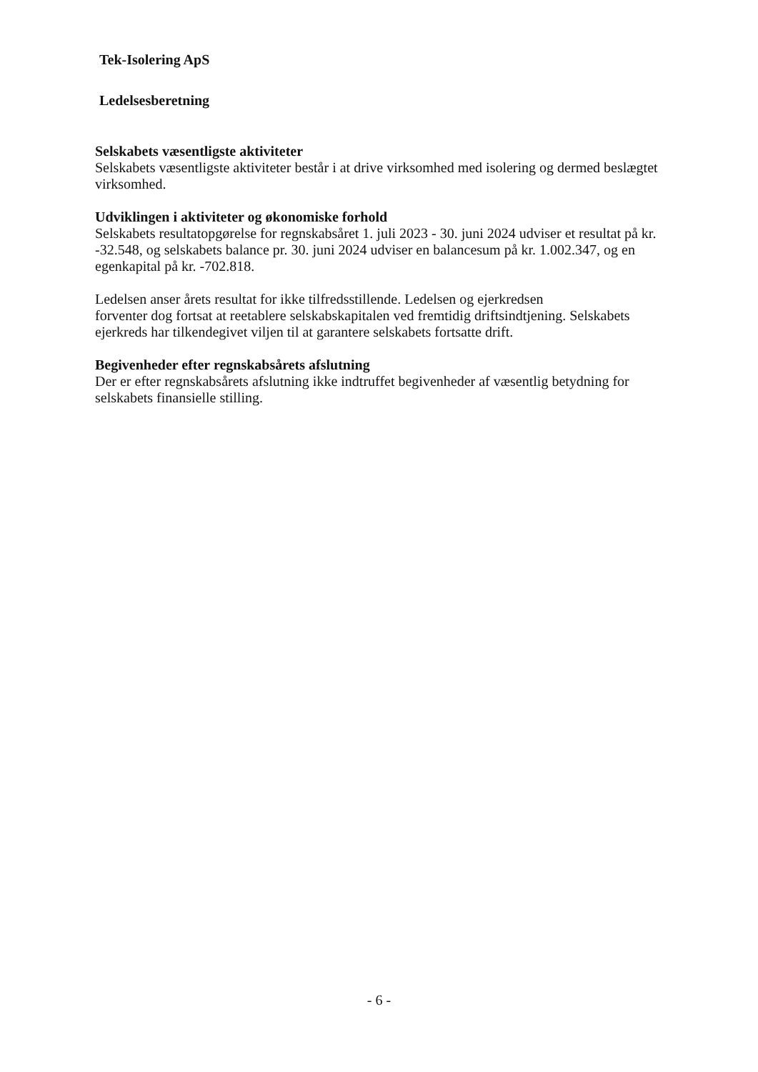Tek-Isolering ApS
Ledelsesberetning
Selskabets væsentligste aktiviteter
Selskabets væsentligste aktiviteter består i at drive virksomhed med isolering og dermed beslægtet virksomhed.
Udviklingen i aktiviteter og økonomiske forhold
Selskabets resultatopgørelse for regnskabsåret 1. juli 2023 - 30. juni 2024 udviser et resultat på kr. -32.548, og selskabets balance pr. 30. juni 2024 udviser en balancesum på kr. 1.002.347, og en egenkapital på kr. -702.818.
Ledelsen anser årets resultat for ikke tilfredsstillende. Ledelsen og ejerkredsen
forventer dog fortsat at reetablere selskabskapitalen ved fremtidig driftsindtjening. Selskabets ejerkreds har tilkendegivet viljen til at garantere selskabets fortsatte drift.
Begivenheder efter regnskabsårets afslutning
Der er efter regnskabsårets afslutning ikke indtruffet begivenheder af væsentlig betydning for selskabets finansielle stilling.
- 6 -